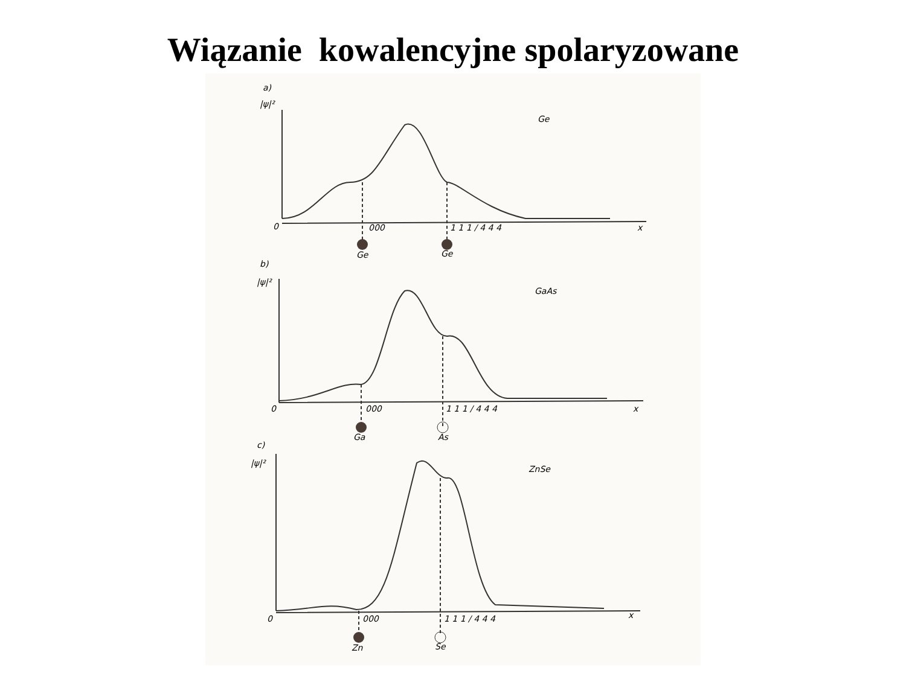Wiązanie kowalencyjne spolaryzowane
a)
|ψ|²
Ge
0
000
1 1 1 / 4 4 4
x
Ge
Ge
b)
|ψ|²
GaAs
0
000
1 1 1 / 4 4 4
x
Ga
As
c)
|ψ|²
ZnSe
0
000
1 1 1 / 4 4 4
x
Zn
Se